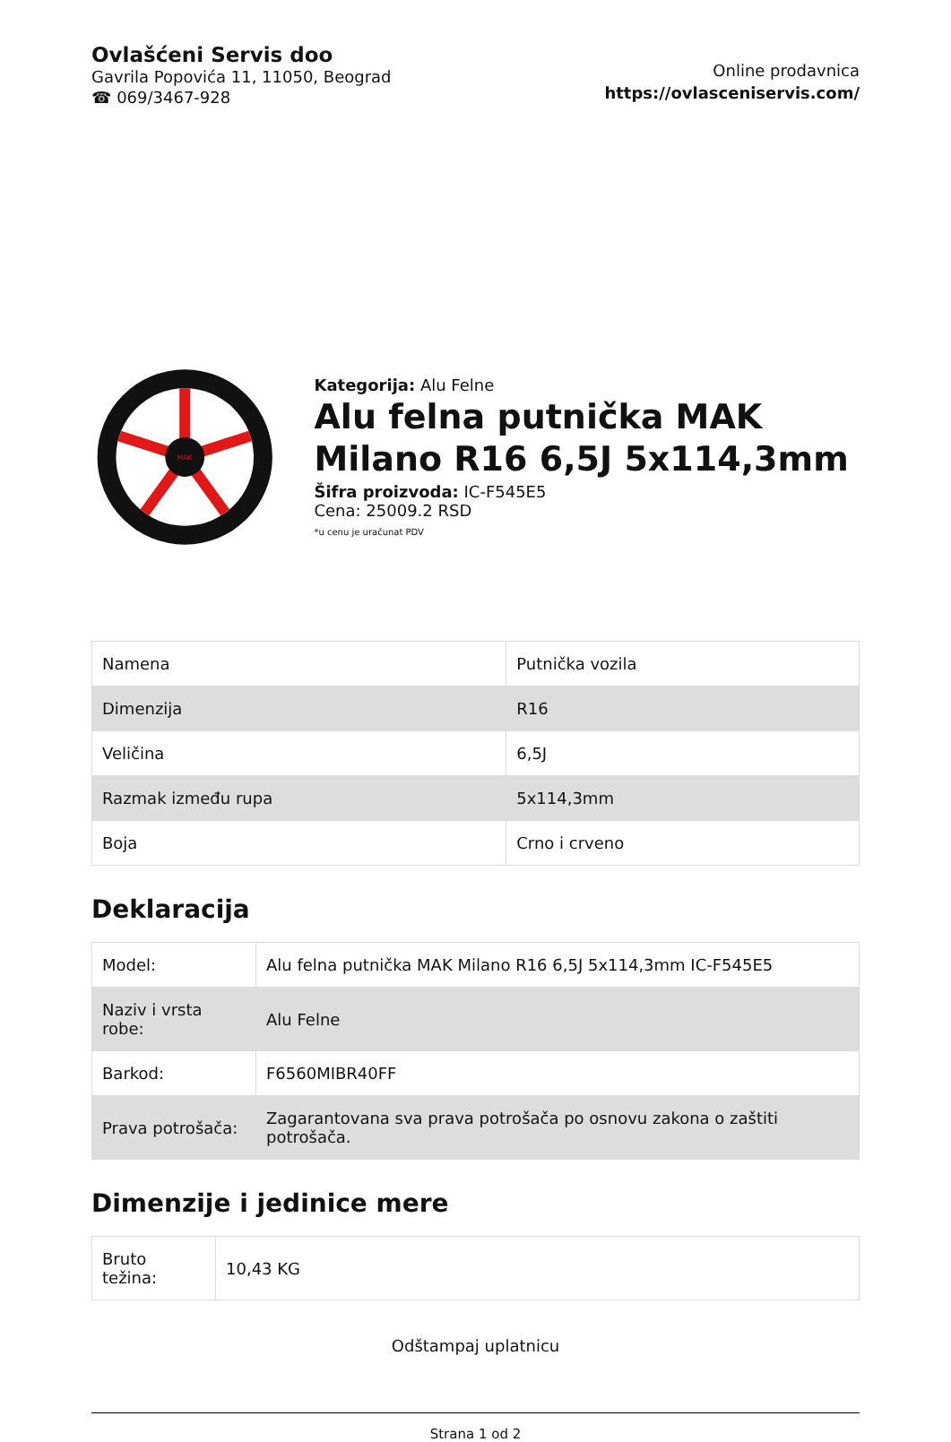Ovlašćeni Servis doo
Gavrila Popovića 11, 11050, Beograd
☎ 069/3467-928
Online prodavnica
https://ovlasceniservis.com/
MAK
Kategorija: Alu Felne
Alu felna putnička MAK Milano R16 6,5J 5x114,3mm
Šifra proizvoda: IC-F545E5
Cena: 25009.2 RSD
*u cenu je uračunat PDV
| Namena | Putnička vozila |
| Dimenzija | R16 |
| Veličina | 6,5J |
| Razmak između rupa | 5x114,3mm |
| Boja | Crno i crveno |
Deklaracija
| Model: | Alu felna putnička MAK Milano R16 6,5J 5x114,3mm IC-F545E5 |
| Naziv i vrsta robe: | Alu Felne |
| Barkod: | F6560MIBR40FF |
| Prava potrošača: | Zagarantovana sva prava potrošača po osnovu zakona o zaštiti potrošača. |
Dimenzije i jedinice mere
| Bruto težina: | 10,43 KG |
Odštampaj uplatnicu
Strana 1 od 2